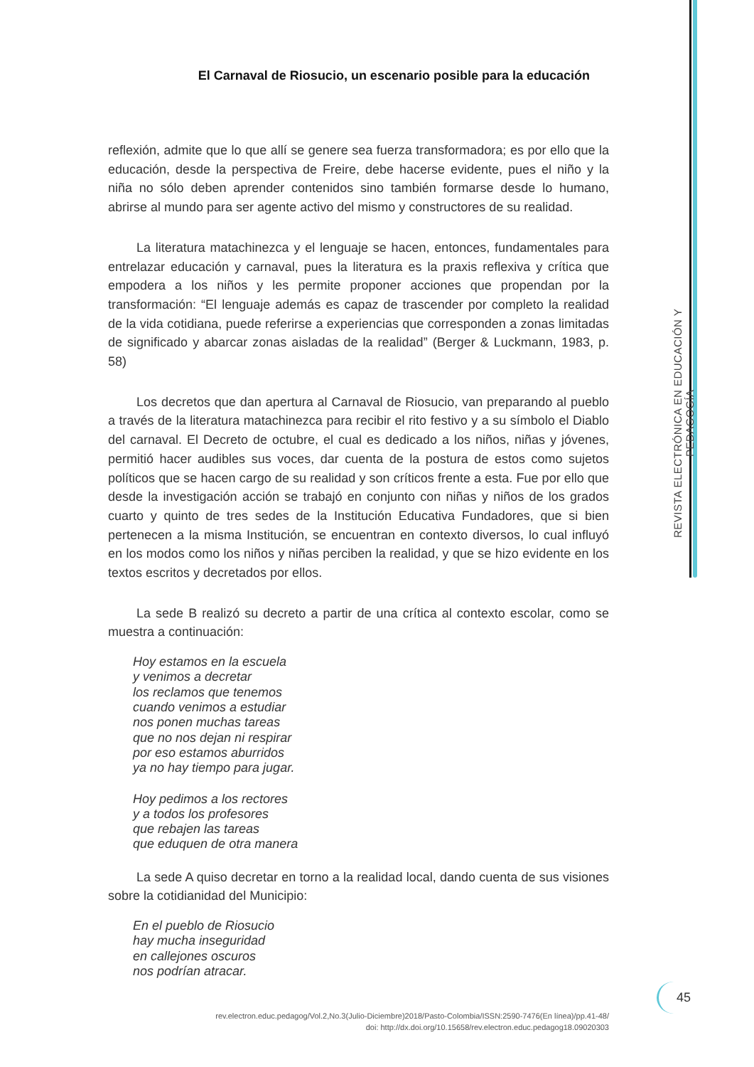El Carnaval de Riosucio, un escenario posible para la educación
REVISTA ELECTRÓNICA EN EDUCACIÓN Y PEDAGOGÍA
reflexión, admite que lo que allí se genere sea fuerza transformadora; es por ello que la educación, desde la perspectiva de Freire, debe hacerse evidente, pues el niño y la niña no sólo deben aprender contenidos sino también formarse desde lo humano, abrirse al mundo para ser agente activo del mismo y constructores de su realidad.
La literatura matachinezca y el lenguaje se hacen, entonces, fundamentales para entrelazar educación y carnaval, pues la literatura es la praxis reflexiva y crítica que empodera a los niños y les permite proponer acciones que propendan por la transformación: “El lenguaje además es capaz de trascender por completo la realidad de la vida cotidiana, puede referirse a experiencias que corresponden a zonas limitadas de significado y abarcar zonas aisladas de la realidad” (Berger & Luckmann, 1983, p. 58)
Los decretos que dan apertura al Carnaval de Riosucio, van preparando al pueblo a través de la literatura matachinezca para recibir el rito festivo y a su símbolo el Diablo del carnaval. El Decreto de octubre, el cual es dedicado a los niños, niñas y jóvenes, permitió hacer audibles sus voces, dar cuenta de la postura de estos como sujetos políticos que se hacen cargo de su realidad y son críticos frente a esta. Fue por ello que desde la investigación acción se trabajó en conjunto con niñas y niños de los grados cuarto y quinto de tres sedes de la Institución Educativa Fundadores, que si bien pertenecen a la misma Institución, se encuentran en contexto diversos, lo cual influyó en los modos como los niños y niñas perciben la realidad, y que se hizo evidente en los textos escritos y decretados por ellos.
La sede B realizó su decreto a partir de una crítica al contexto escolar, como se muestra a continuación:
Hoy estamos en la escuela
y venimos a decretar
los reclamos que tenemos
cuando venimos a estudiar
nos ponen muchas tareas
que no nos dejan ni respirar
por eso estamos aburridos
ya no hay tiempo para jugar.
Hoy pedimos a los rectores
y a todos los profesores
que rebajen las tareas
que eduquen de otra manera
La sede A quiso decretar en torno a la realidad local, dando cuenta de sus visiones sobre la cotidianidad del Municipio:
En el pueblo de Riosucio
hay mucha inseguridad
en callejones oscuros
nos podrían atracar.
45
rev.electron.educ.pedagog/Vol.2,No.3(Julio-Diciembre)2018/Pasto-Colombia/ISSN:2590-7476(En línea)/pp.41-48/
doi: http://dx.doi.org/10.15658/rev.electron.educ.pedagog18.09020303